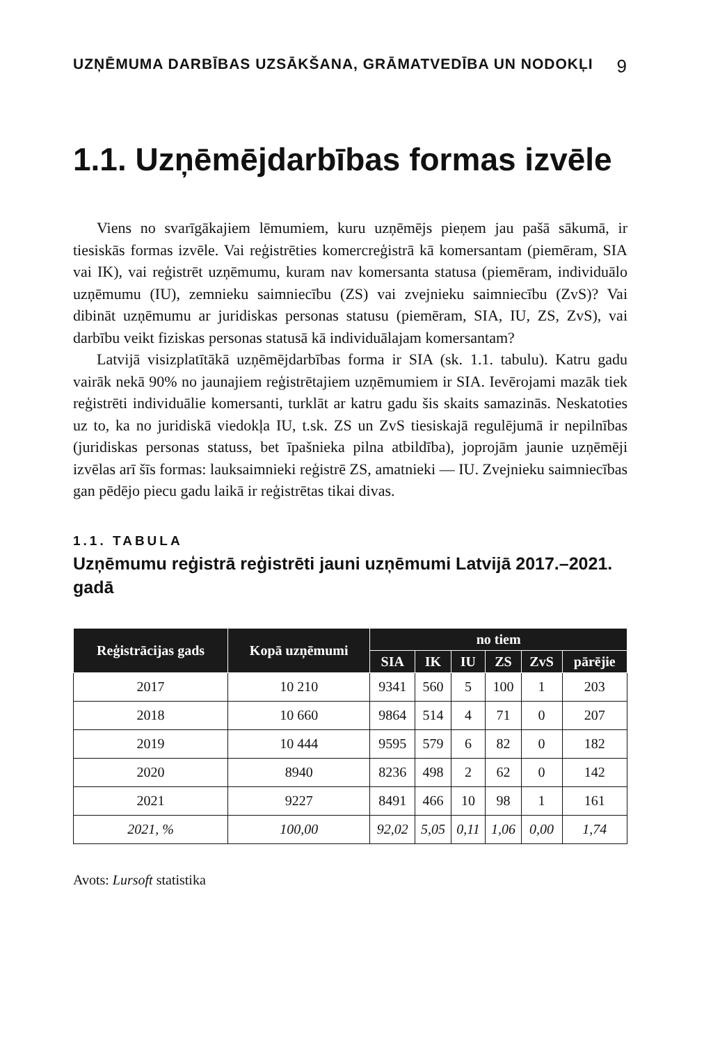UZŅĒMUMA DARBĪBAS UZSĀKŠANA, GRĀMATVEDĪBA UN NODOKĻI 9
1.1. Uzņēmējdarbības formas izvēle
Viens no svarīgākajiem lēmumiem, kuru uzņēmējs pieņem jau pašā sākumā, ir tiesiskās formas izvēle. Vai reģistrēties komercreģistrā kā komersantam (piemēram, SIA vai IK), vai reģistrēt uzņēmumu, kuram nav komersanta statusa (piemēram, individuālo uzņēmumu (IU), zemnieku saimniecību (ZS) vai zvejnieku saimniecību (ZvS)? Vai dibināt uzņēmumu ar juridiskas personas statusu (piemēram, SIA, IU, ZS, ZvS), vai darbību veikt fiziskas personas statusā kā individuālajam komersantam?
Latvijā visizplatītākā uzņēmējdarbības forma ir SIA (sk. 1.1. tabulu). Katru gadu vairāk nekā 90% no jaunajiem reģistrētajiem uzņēmumiem ir SIA. Ievērojami mazāk tiek reģistrēti individuālie komersanti, turklāt ar katru gadu šis skaits samazinās. Neskatoties uz to, ka no juridiskā viedokļa IU, t.sk. ZS un ZvS tiesiskajā regulējumā ir nepilnības (juridiskas personas statuss, bet īpašnieka pilna atbildība), joprojām jaunie uzņēmēji izvēlas arī šīs formas: lauksaimnieki reģistrē ZS, amatnieki — IU. Zvejnieku saimniecības gan pēdējo piecu gadu laikā ir reģistrētas tikai divas.
1.1. TABULA
Uzņēmumu reģistrā reģistrēti jauni uzņēmumi Latvijā 2017.–2021. gadā
| Reģistrācijas gads | Kopā uzņēmumi | no tiem | | | | | |
| --- | --- | --- | --- | --- | --- | --- | --- |
| | | SIA | IK | IU | ZS | ZvS | pārējie |
| 2017 | 10 210 | 9341 | 560 | 5 | 100 | 1 | 203 |
| 2018 | 10 660 | 9864 | 514 | 4 | 71 | 0 | 207 |
| 2019 | 10 444 | 9595 | 579 | 6 | 82 | 0 | 182 |
| 2020 | 8940 | 8236 | 498 | 2 | 62 | 0 | 142 |
| 2021 | 9227 | 8491 | 466 | 10 | 98 | 1 | 161 |
| 2021, % | 100,00 | 92,02 | 5,05 | 0,11 | 1,06 | 0,00 | 1,74 |
Avots: Lursoft statistika